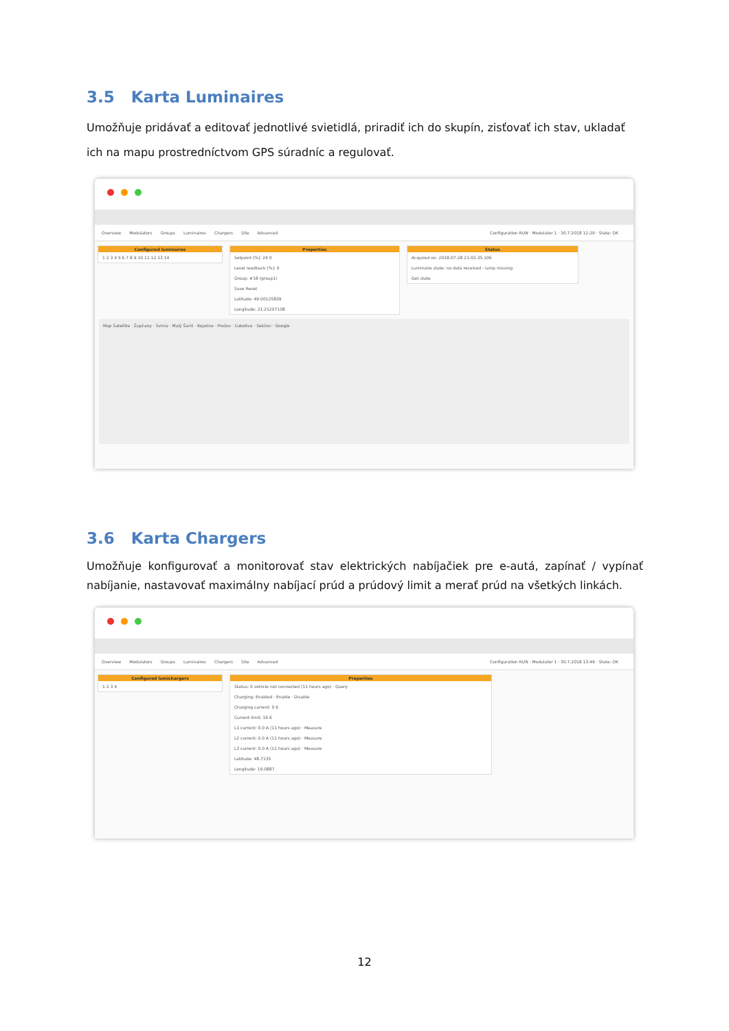3.5 Karta Luminaires
Umožňuje pridávať a editovať jednotlivé svietidlá, priradiť ich do skupín, zisťovať ich stav, ukladať ich na mapu prostredníctvom GPS súradníc a regulovať.
Overview Modulators Groups Luminaires Chargers Site Advanced Configuration RUN · Modulator 1 · 30.7.2018 12:29 · State: OK
Configured luminaires
1 2 3 4 5 6 7 8 9 10 11 12 13 14
Properties
Setpoint [%]: 24 0
Level readback [%]: 0
Group: #18 (group1)
Save Reset
Latitude: 49.00125839
Longitude: 21.21207108
Status
Acquired on: 2018-07-28 21:02:35.106
Luminaire state: no data received - lamp missing
Get state
Map Satellite · Župčany · Svinia · Malý Šariš · Kojatice · Prešov · Ľubotice · Sekčov · Google
3.6 Karta Chargers
Umožňuje konfigurovať a monitorovať stav elektrických nabíjačiek pre e-autá, zapínať / vypínať nabíjanie, nastavovať maximálny nabíjací prúd a prúdový limit a merať prúd na všetkých linkách.
Overview Modulators Groups Luminaires Chargers Site Advanced Configuration RUN · Modulator 1 · 30.7.2018 13:49 · State: OK
Configured lumichargers
1 2 3 4
Properties
Status: 0 vehicle not connected (11 hours ago) · Query
Charging: Enabled · Enable · Disable
Charging current: 0 6
Current limit: 16 6
L1 current: 0.0 A (11 hours ago) · Measure
L2 current: 0.0 A (11 hours ago) · Measure
L3 current: 0.0 A (11 hours ago) · Measure
Latitude: 48.7135
Longitude: 19.0887
12